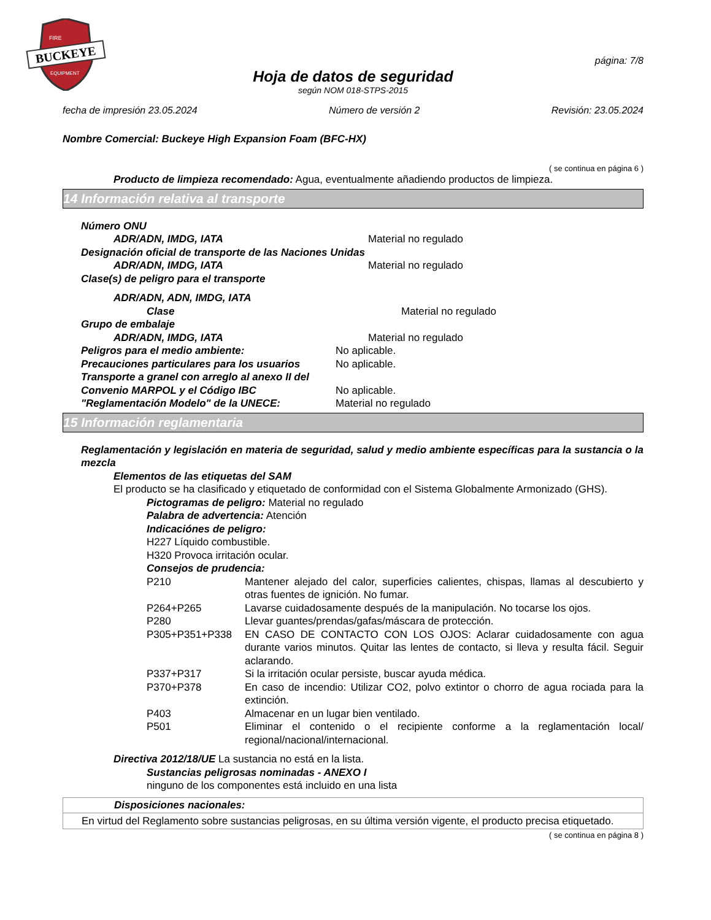BUCKEYE
FIRE
EQUIPMENT
página: 7/8
Hoja de datos de seguridad
según NOM 018-STPS-2015
fecha de impresión 23.05.2024 Número de versión 2 Revisión: 23.05.2024
Nombre Comercial: Buckeye High Expansion Foam (BFC-HX)
( se continua en página 6 )
Producto de limpieza recomendado: Agua, eventualmente añadiendo productos de limpieza.
14 Información relativa al transporte
Número ONU
ADR/ADN, IMDG, IATA Material no regulado
Designación oficial de transporte de las Naciones Unidas
ADR/ADN, IMDG, IATA Material no regulado
Clase(s) de peligro para el transporte
ADR/ADN, ADN, IMDG, IATA
Clase Material no regulado
Grupo de embalaje
ADR/ADN, IMDG, IATA Material no regulado
Peligros para el medio ambiente: No aplicable.
Precauciones particulares para los usuarios No aplicable.
Transporte a granel con arreglo al anexo II del
Convenio MARPOL y el Código IBC No aplicable.
"Reglamentación Modelo" de la UNECE: Material no regulado
15 Información reglamentaria
Reglamentación y legislación en materia de seguridad, salud y medio ambiente específicas para la sustancia o la mezcla
Elementos de las etiquetas del SAM
El producto se ha clasificado y etiquetado de conformidad con el Sistema Globalmente Armonizado (GHS).
Pictogramas de peligro: Material no regulado
Palabra de advertencia: Atención
Indicaciónes de peligro:
H227 Líquido combustible.
H320 Provoca irritación ocular.
Consejos de prudencia:
P210
Mantener alejado del calor, superficies calientes, chispas, llamas al descubierto y otras fuentes de ignición. No fumar.
P264+P265
Lavarse cuidadosamente después de la manipulación. No tocarse los ojos.
P280
Llevar guantes/prendas/gafas/máscara de protección.
P305+P351+P338
EN CASO DE CONTACTO CON LOS OJOS: Aclarar cuidadosamente con agua durante varios minutos. Quitar las lentes de contacto, si lleva y resulta fácil. Seguir aclarando.
P337+P317
Si la irritación ocular persiste, buscar ayuda médica.
P370+P378
En caso de incendio: Utilizar CO2, polvo extintor o chorro de agua rociada para la extinción.
P403
Almacenar en un lugar bien ventilado.
P501
Eliminar el contenido o el recipiente conforme a la reglamentación local/ regional/nacional/internacional.
Directiva 2012/18/UE La sustancia no está en la lista.
Sustancias peligrosas nominadas - ANEXO I
ninguno de los componentes está incluido en una lista
Disposiciones nacionales:
En virtud del Reglamento sobre sustancias peligrosas, en su última versión vigente, el producto precisa etiquetado.
( se continua en página 8 )